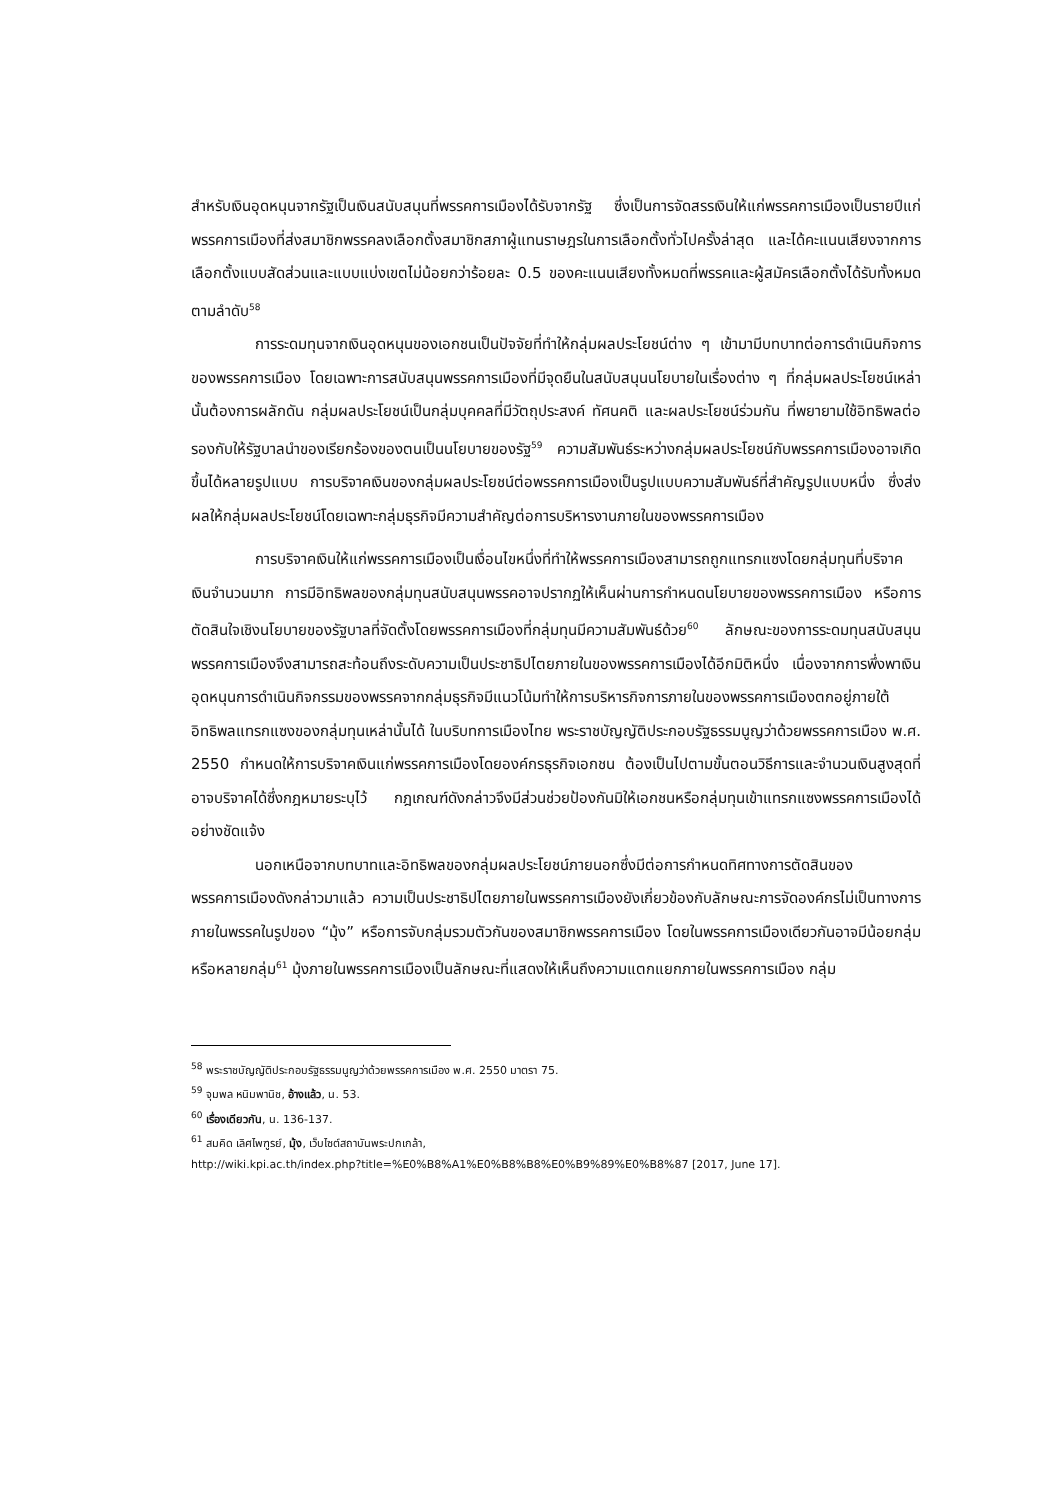สำหรับเงินอุดหนุนจากรัฐเป็นเงินสนับสนุนที่พรรคการเมืองได้รับจากรัฐ ซึ่งเป็นการจัดสรรเงินให้แก่พรรคการเมืองเป็นรายปีแก่พรรคการเมืองที่ส่งสมาชิกพรรคลงเลือกตั้งสมาชิกสภาผู้แทนราษฎรในการเลือกตั้งทั่วไปครั้งล่าสุด และได้คะแนนเสียงจากการเลือกตั้งแบบสัดส่วนและแบบแบ่งเขตไม่น้อยกว่าร้อยละ 0.5 ของคะแนนเสียงทั้งหมดที่พรรคและผู้สมัครเลือกตั้งได้รับทั้งหมด ตามลำดับ<sup>58</sup>
การระดมทุนจากเงินอุดหนุนของเอกชนเป็นปัจจัยที่ทำให้กลุ่มผลประโยชน์ต่าง ๆ เข้ามามีบทบาทต่อการดำเนินกิจการของพรรคการเมือง โดยเฉพาะการสนับสนุนพรรคการเมืองที่มีจุดยืนในสนับสนุนนโยบายในเรื่องต่าง ๆ ที่กลุ่มผลประโยชน์เหล่านั้นต้องการผลักดัน กลุ่มผลประโยชน์เป็นกลุ่มบุคคลที่มีวัตถุประสงค์ ทัศนคติ และผลประโยชน์ร่วมกัน ที่พยายามใช้อิทธิพลต่อรองกับให้รัฐบาลนำของเรียกร้องของตนเป็นนโยบายของรัฐ<sup>59</sup> ความสัมพันธ์ระหว่างกลุ่มผลประโยชน์กับพรรคการเมืองอาจเกิดขึ้นได้หลายรูปแบบ การบริจาคเงินของกลุ่มผลประโยชน์ต่อพรรคการเมืองเป็นรูปแบบความสัมพันธ์ที่สำคัญรูปแบบหนึ่ง ซึ่งส่งผลให้กลุ่มผลประโยชน์โดยเฉพาะกลุ่มธุรกิจมีความสำคัญต่อการบริหารงานภายในของพรรคการเมือง
การบริจาคเงินให้แก่พรรคการเมืองเป็นเงื่อนไขหนึ่งที่ทำให้พรรคการเมืองสามารถถูกแทรกแซงโดยกลุ่มทุนที่บริจาคเงินจำนวนมาก การมีอิทธิพลของกลุ่มทุนสนับสนุนพรรคอาจปรากฏให้เห็นผ่านการกำหนดนโยบายของพรรคการเมือง หรือการตัดสินใจเชิงนโยบายของรัฐบาลที่จัดตั้งโดยพรรคการเมืองที่กลุ่มทุนมีความสัมพันธ์ด้วย<sup>60</sup> ลักษณะของการระดมทุนสนับสนุนพรรคการเมืองจึงสามารถสะท้อนถึงระดับความเป็นประชาธิปไตยภายในของพรรคการเมืองได้อีกมิติหนึ่ง เนื่องจากการพึ่งพาเงินอุดหนุนการดำเนินกิจกรรมของพรรคจากกลุ่มธุรกิจมีแนวโน้มทำให้การบริหารกิจการภายในของพรรคการเมืองตกอยู่ภายใต้อิทธิพลแทรกแซงของกลุ่มทุนเหล่านั้นได้ ในบริบทการเมืองไทย พระราชบัญญัติประกอบรัฐธรรมนูญว่าด้วยพรรคการเมือง พ.ศ. 2550 กำหนดให้การบริจาคเงินแก่พรรคการเมืองโดยองค์กรธุรกิจเอกชน ต้องเป็นไปตามขั้นตอนวิธีการและจำนวนเงินสูงสุดที่อาจบริจาคได้ซึ่งกฎหมายระบุไว้ กฎเกณฑ์ดังกล่าวจึงมีส่วนช่วยป้องกันมิให้เอกชนหรือกลุ่มทุนเข้าแทรกแซงพรรคการเมืองได้อย่างชัดแจ้ง
นอกเหนือจากบทบาทและอิทธิพลของกลุ่มผลประโยชน์ภายนอกซึ่งมีต่อการกำหนดทิศทางการตัดสินของพรรคการเมืองดังกล่าวมาแล้ว ความเป็นประชาธิปไตยภายในพรรคการเมืองยังเกี่ยวข้องกับลักษณะการจัดองค์กรไม่เป็นทางการภายในพรรคในรูปของ “มุ้ง” หรือการจับกลุ่มรวมตัวกันของสมาชิกพรรคการเมือง โดยในพรรคการเมืองเดียวกันอาจมีน้อยกลุ่มหรือหลายกลุ่ม<sup>61</sup> มุ้งภายในพรรคการเมืองเป็นลักษณะที่แสดงให้เห็นถึงความแตกแยกภายในพรรคการเมือง กลุ่ม
<sup>58</sup> พระราชบัญญัติประกอบรัฐธรรมนูญว่าด้วยพรรคการเมือง พ.ศ. 2550 มาตรา 75.
<sup>59</sup> จุมพล หนิมพานิช, อ้างแล้ว, น. 53.
<sup>60</sup> เรื่องเดียวกัน, น. 136-137.
<sup>61</sup> สมคิด เลิศไพฑูรย์, มุ้ง, เว็บไซต์สถาบันพระปกเกล้า,
http://wiki.kpi.ac.th/index.php?title=%E0%B8%A1%E0%B8%B8%E0%B9%89%E0%B8%87 [2017, June 17].